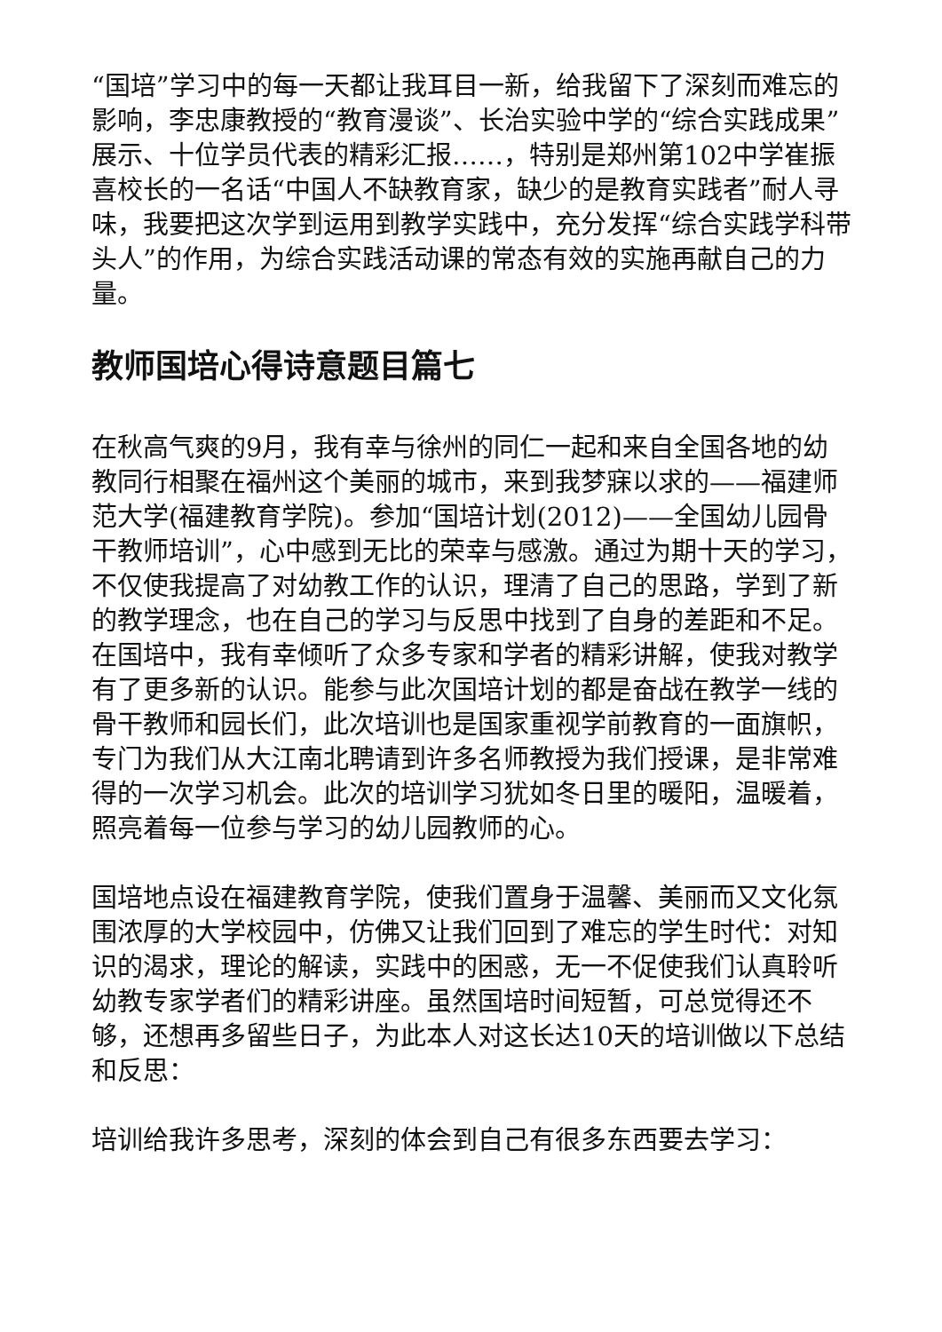“国培”学习中的每一天都让我耳目一新，给我留下了深刻而难忘的影响，李忠康教授的“教育漫谈”、长治实验中学的“综合实践成果”展示、十位学员代表的精彩汇报……，特别是郑州第102中学崔振喜校长的一名话“中国人不缺教育家，缺少的是教育实践者”耐人寻味，我要把这次学到运用到教学实践中，充分发挥“综合实践学科带头人”的作用，为综合实践活动课的常态有效的实施再献自己的力量。
教师国培心得诗意题目篇七
在秋高气爽的9月，我有幸与徐州的同仁一起和来自全国各地的幼教同行相聚在福州这个美丽的城市，来到我梦寐以求的——福建师范大学(福建教育学院)。参加“国培计划(2012)——全国幼儿园骨干教师培训”，心中感到无比的荣幸与感激。通过为期十天的学习，不仅使我提高了对幼教工作的认识，理清了自己的思路，学到了新的教学理念，也在自己的学习与反思中找到了自身的差距和不足。在国培中，我有幸倾听了众多专家和学者的精彩讲解，使我对教学有了更多新的认识。能参与此次国培计划的都是奋战在教学一线的骨干教师和园长们，此次培训也是国家重视学前教育的一面旗帜，专门为我们从大江南北聘请到许多名师教授为我们授课，是非常难得的一次学习机会。此次的培训学习犹如冬日里的暖阳，温暖着，照亮着每一位参与学习的幼儿园教师的心。
国培地点设在福建教育学院，使我们置身于温馨、美丽而又文化氛围浓厚的大学校园中，仿佛又让我们回到了难忘的学生时代：对知识的渴求，理论的解读，实践中的困惑，无一不促使我们认真聆听幼教专家学者们的精彩讲座。虽然国培时间短暂，可总觉得还不够，还想再多留些日子，为此本人对这长达10天的培训做以下总结和反思：
培训给我许多思考，深刻的体会到自己有很多东西要去学习：